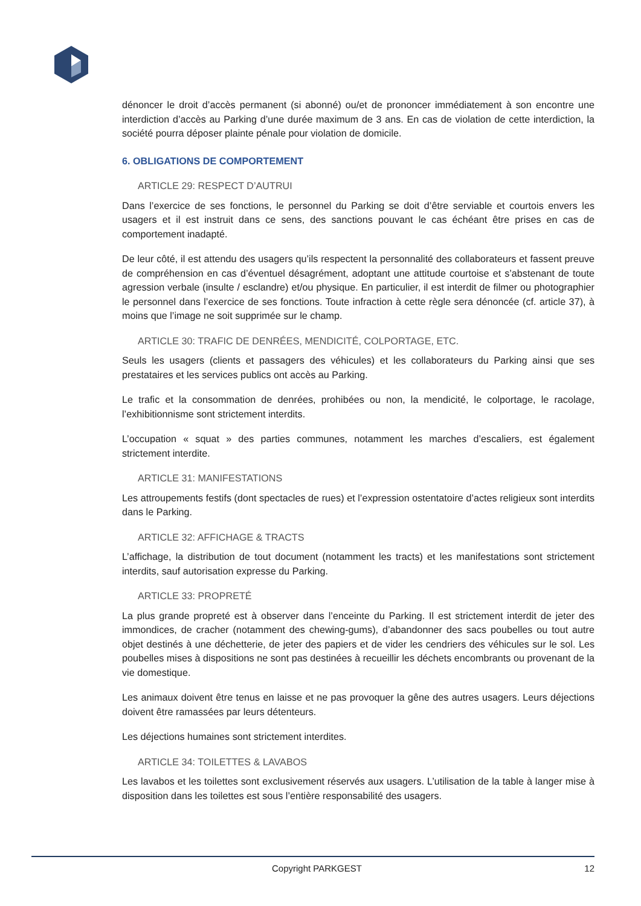dénoncer le droit d’accès permanent (si abonné) ou/et de prononcer immédiatement à son encontre une interdiction d’accès au Parking d’une durée maximum de 3 ans. En cas de violation de cette interdiction, la société pourra déposer plainte pénale pour violation de domicile.
6. OBLIGATIONS DE COMPORTEMENT
ARTICLE 29: RESPECT D’AUTRUI
Dans l’exercice de ses fonctions, le personnel du Parking se doit d’être serviable et courtois envers les usagers et il est instruit dans ce sens, des sanctions pouvant le cas échéant être prises en cas de comportement inadapté.
De leur côté, il est attendu des usagers qu’ils respectent la personnalité des collaborateurs et fassent preuve de compréhension en cas d’éventuel désagrément, adoptant une attitude courtoise et s’abstenant de toute agression verbale (insulte / esclandre) et/ou physique. En particulier, il est interdit de filmer ou photographier le personnel dans l’exercice de ses fonctions. Toute infraction à cette règle sera dénoncée (cf. article 37), à moins que l’image ne soit supprimée sur le champ.
ARTICLE 30: TRAFIC DE DENRÉES, MENDICITÉ, COLPORTAGE, ETC.
Seuls les usagers (clients et passagers des véhicules) et les collaborateurs du Parking ainsi que ses prestataires et les services publics ont accès au Parking.
Le trafic et la consommation de denrées, prohibées ou non, la mendicité, le colportage, le racolage, l’exhibitionnisme sont strictement interdits.
L’occupation « squat » des parties communes, notamment les marches d’escaliers, est également strictement interdite.
ARTICLE 31: MANIFESTATIONS
Les attroupements festifs (dont spectacles de rues) et l’expression ostentatoire d’actes religieux sont interdits dans le Parking.
ARTICLE 32: AFFICHAGE & TRACTS
L’affichage, la distribution de tout document (notamment les tracts) et les manifestations sont strictement interdits, sauf autorisation expresse du Parking.
ARTICLE 33: PROPRETÉ
La plus grande propreté est à observer dans l’enceinte du Parking. Il est strictement interdit de jeter des immondices, de cracher (notamment des chewing-gums), d’abandonner des sacs poubelles ou tout autre objet destinés à une déchetterie, de jeter des papiers et de vider les cendriers des véhicules sur le sol. Les poubelles mises à dispositions ne sont pas destinées à recueillir les déchets encombrants ou provenant de la vie domestique.
Les animaux doivent être tenus en laisse et ne pas provoquer la gêne des autres usagers. Leurs déjections doivent être ramassées par leurs détenteurs.
Les déjections humaines sont strictement interdites.
ARTICLE 34: TOILETTES & LAVABOS
Les lavabos et les toilettes sont exclusivement réservés aux usagers. L’utilisation de la table à langer mise à disposition dans les toilettes est sous l’entière responsabilité des usagers.
Copyright PARKGEST 12